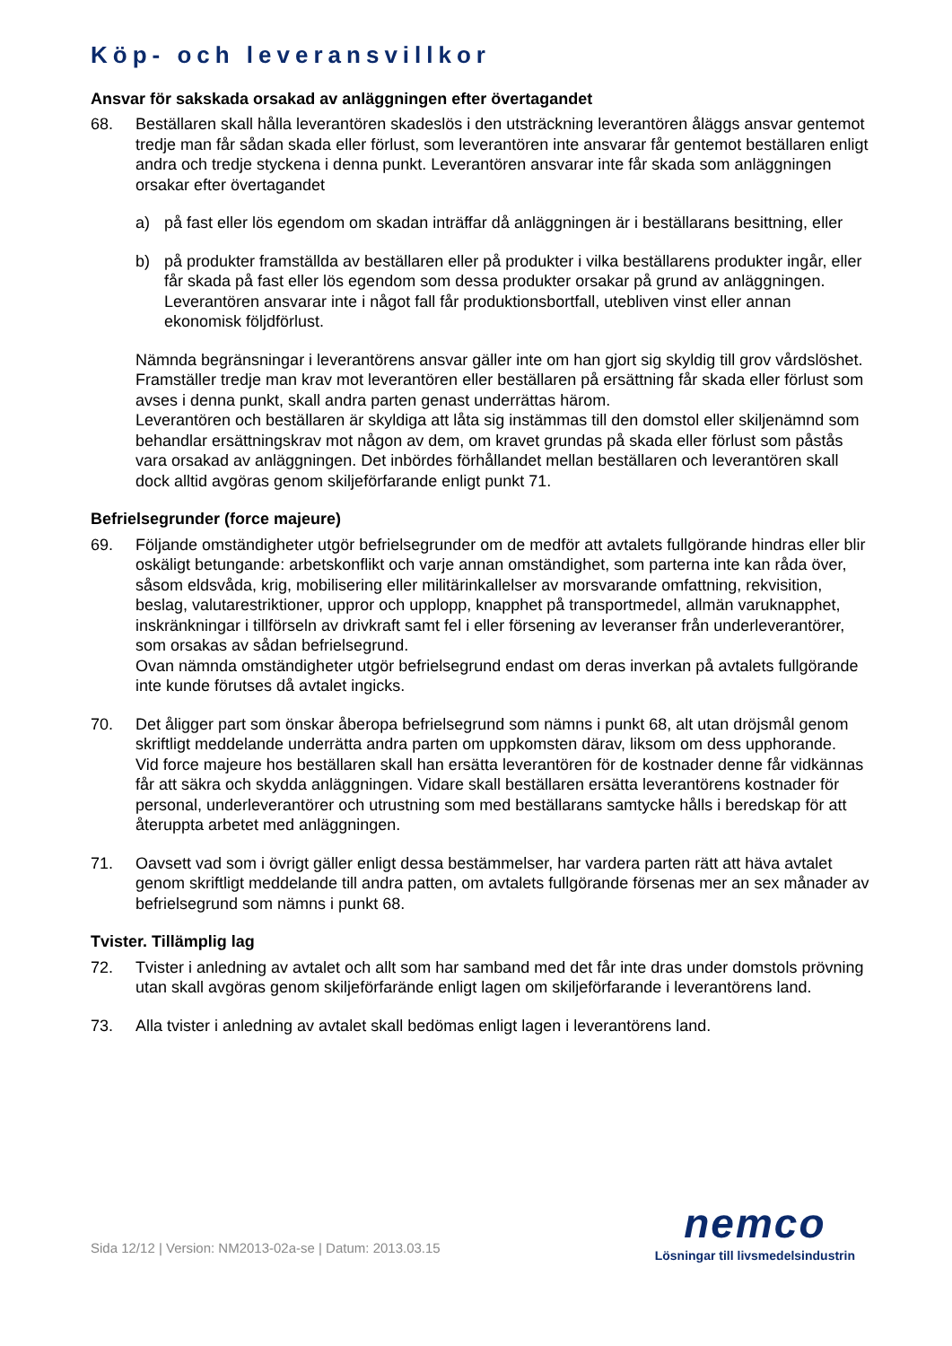Köp- och leveransvillkor
Ansvar för sakskada orsakad av anläggningen efter övertagandet
68. Beställaren skall hålla leverantören skadeslös i den utsträckning leverantören åläggs ansvar gentemot tredje man får sådan skada eller förlust, som leverantören inte ansvarar får gentemot beställaren enligt andra och tredje styckena i denna punkt. Leverantören ansvarar inte får skada som anläggningen orsakar efter övertagandet
a) på fast eller lös egendom om skadan inträffar då anläggningen är i beställarans besittning, eller
b) på produkter framställda av beställaren eller på produkter i vilka beställarens produkter ingår, eller får skada på fast eller lös egendom som dessa produkter orsakar på grund av anläggningen. Leverantören ansvarar inte i något fall får produktionsbortfall, utebliven vinst eller annan ekonomisk följdförlust.
Nämnda begränsningar i leverantörens ansvar gäller inte om han gjort sig skyldig till grov vårdslöshet.
Framställer tredje man krav mot leverantören eller beställaren på ersättning får skada eller förlust som avses i denna punkt, skall andra parten genast underrättas härom.
Leverantören och beställaren är skyldiga att låta sig instämmas till den domstol eller skiljenämnd som behandlar ersättningskrav mot någon av dem, om kravet grundas på skada eller förlust som påstås vara orsakad av anläggningen. Det inbördes förhållandet mellan beställaren och leverantören skall dock alltid avgöras genom skiljeförfarande enligt punkt 71.
Befrielsegrunder (force majeure)
69. Följande omständigheter utgör befrielsegrunder om de medför att avtalets fullgörande hindras eller blir oskäligt betungande: arbetskonflikt och varje annan omständighet, som parterna inte kan råda över, såsom eldsvåda, krig, mobilisering eller militärinkallelser av morsvarande omfattning, rekvisition, beslag, valutarestriktioner, uppror och upplopp, knapphet på transportmedel, allmän varuknapphet, inskränkningar i tillförseln av drivkraft samt fel i eller försening av leveranser från underleverantörer, som orsakas av sådan befrielsegrund.
Ovan nämnda omständigheter utgör befrielsegrund endast om deras inverkan på avtalets fullgörande inte kunde förutses då avtalet ingicks.
70. Det åligger part som önskar åberopa befrielsegrund som nämns i punkt 68, alt utan dröjsmål genom skriftligt meddelande underrätta andra parten om uppkomsten därav, liksom om dess upphorande.
Vid force majeure hos beställaren skall han ersätta leverantören för de kostnader denne får vidkännas får att säkra och skydda anläggningen. Vidare skall beställaren ersätta leverantörens kostnader för personal, underleverantörer och utrustning som med beställarans samtycke hålls i beredskap för att återuppta arbetet med anläggningen.
71. Oavsett vad som i övrigt gäller enligt dessa bestämmelser, har vardera parten rätt att häva avtalet genom skriftligt meddelande till andra patten, om avtalets fullgörande försenas mer an sex månader av befrielsegrund som nämns i punkt 68.
Tvister. Tillämplig lag
72. Tvister i anledning av avtalet och allt som har samband med det får inte dras under domstols prövning utan skall avgöras genom skiljeförfarände enligt lagen om skiljeförfarande i leverantörens land.
73. Alla tvister i anledning av avtalet skall bedömas enligt lagen i leverantörens land.
Sida 12/12 | Version: NM2013-02a-se | Datum: 2013.03.15
nemco
Lösningar till livsmedelsindustrin